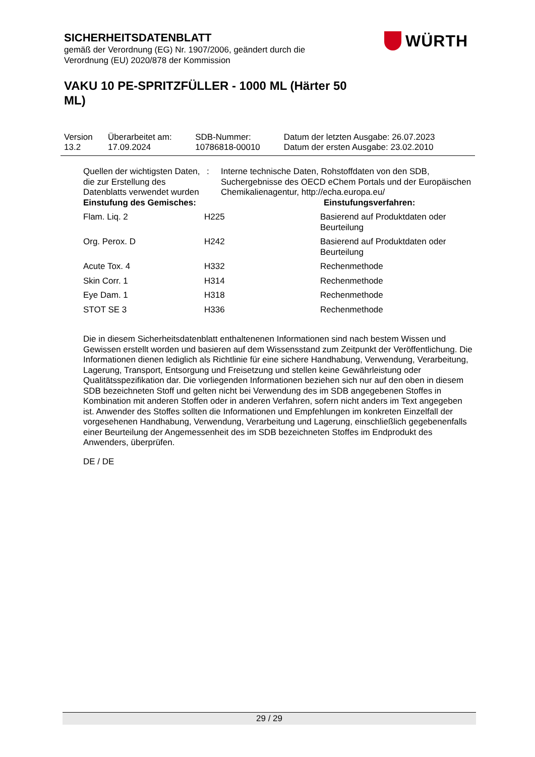SICHERHEITSDATENBLATT
gemäß der Verordnung (EG) Nr. 1907/2006, geändert durch die Verordnung (EU) 2020/878 der Kommission
WÜRTH
VAKU 10 PE-SPRITZFÜLLER - 1000 ML (Härter 50 ML)
| Version 13.2 | Überarbeitet am: 17.09.2024 | SDB-Nummer: 10786818-00010 | Datum der letzten Ausgabe: 26.07.2023 Datum der ersten Ausgabe: 23.02.2010 |
| Quellen der wichtigsten Daten, die zur Erstellung des Datenblatts verwendet wurden | : | Interne technische Daten, Rohstoffdaten von den SDB, Suchergebnisse des OECD eChem Portals und der Europäischen Chemikalienagentur, http://echa.europa.eu/ |
| Einstufung des Gemisches: | | Einstufungsverfahren: |
| Flam. Liq. 2 | H225 | Basierend auf Produktdaten oder Beurteilung |
| Org. Perox. D | H242 | Basierend auf Produktdaten oder Beurteilung |
| Acute Tox. 4 | H332 | Rechenmethode |
| Skin Corr. 1 | H314 | Rechenmethode |
| Eye Dam. 1 | H318 | Rechenmethode |
| STOT SE 3 | H336 | Rechenmethode |
Die in diesem Sicherheitsdatenblatt enthaltenenen Informationen sind nach bestem Wissen und Gewissen erstellt worden und basieren auf dem Wissensstand zum Zeitpunkt der Veröffentlichung. Die Informationen dienen lediglich als Richtlinie für eine sichere Handhabung, Verwendung, Verarbeitung, Lagerung, Transport, Entsorgung und Freisetzung und stellen keine Gewährleistung oder Qualitätsspezifikation dar. Die vorliegenden Informationen beziehen sich nur auf den oben in diesem SDB bezeichneten Stoff und gelten nicht bei Verwendung des im SDB angegebenen Stoffes in Kombination mit anderen Stoffen oder in anderen Verfahren, sofern nicht anders im Text angegeben ist. Anwender des Stoffes sollten die Informationen und Empfehlungen im konkreten Einzelfall der vorgesehenen Handhabung, Verwendung, Verarbeitung und Lagerung, einschließlich gegebenenfalls einer Beurteilung der Angemessenheit des im SDB bezeichneten Stoffes im Endprodukt des Anwenders, überprüfen.
DE / DE
29 / 29